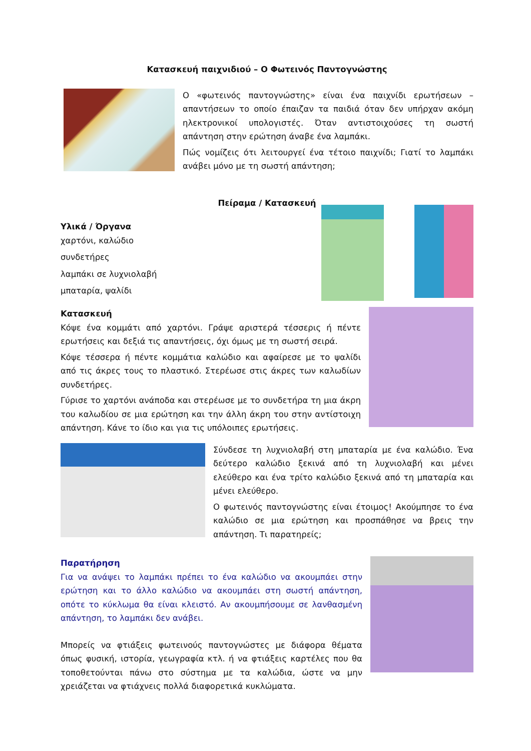Κατασκευή παιχνιδιού – Ο Φωτεινός Παντογνώστης
Ο «φωτεινός παντογνώστης» είναι ένα παιχνίδι ερωτήσεων – απαντήσεων το οποίο έπαιζαν τα παιδιά όταν δεν υπήρχαν ακόμη ηλεκτρονικοί υπολογιστές. Όταν αντιστοιχούσες τη σωστή απάντηση στην ερώτηση άναβε ένα λαμπάκι.
Πώς νομίζεις ότι λειτουργεί ένα τέτοιο παιχνίδι; Γιατί το λαμπάκι ανάβει μόνο με τη σωστή απάντηση;
Πείραμα / Κατασκευή
Υλικά / Όργανα
χαρτόνι, καλώδιο
συνδετήρες
λαμπάκι σε λυχνιολαβή
μπαταρία, ψαλίδι
Κατασκευή
Κόψε ένα κομμάτι από χαρτόνι. Γράψε αριστερά τέσσερις ή πέντε ερωτήσεις και δεξιά τις απαντήσεις, όχι όμως με τη σωστή σειρά.
Κόψε τέσσερα ή πέντε κομμάτια καλώδιο και αφαίρεσε με το ψαλίδι από τις άκρες τους το πλαστικό. Στερέωσε στις άκρες των καλωδίων συνδετήρες.
Γύρισε το χαρτόνι ανάποδα και στερέωσε με το συνδετήρα τη μια άκρη του καλωδίου σε μια ερώτηση και την άλλη άκρη του στην αντίστοιχη απάντηση. Κάνε το ίδιο και για τις υπόλοιπες ερωτήσεις.
Σύνδεσε τη λυχνιολαβή στη μπαταρία με ένα καλώδιο. Ένα δεύτερο καλώδιο ξεκινά από τη λυχνιολαβή και μένει ελεύθερο και ένα τρίτο καλώδιο ξεκινά από τη μπαταρία και μένει ελεύθερο.
Ο φωτεινός παντογνώστης είναι έτοιμος! Ακούμπησε το ένα καλώδιο σε μια ερώτηση και προσπάθησε να βρεις την απάντηση. Τι παρατηρείς;
Παρατήρηση
Για να ανάψει το λαμπάκι πρέπει το ένα καλώδιο να ακουμπάει στην ερώτηση και το άλλο καλώδιο να ακουμπάει στη σωστή απάντηση, οπότε το κύκλωμα θα είναι κλειστό. Αν ακουμπήσουμε σε λανθασμένη απάντηση, το λαμπάκι δεν ανάβει.
Μπορείς να φτιάξεις φωτεινούς παντογνώστες με διάφορα θέματα όπως φυσική, ιστορία, γεωγραφία κτλ. ή να φτιάξεις καρτέλες που θα τοποθετούνται πάνω στο σύστημα με τα καλώδια, ώστε να μην χρειάζεται να φτιάχνεις πολλά διαφορετικά κυκλώματα.